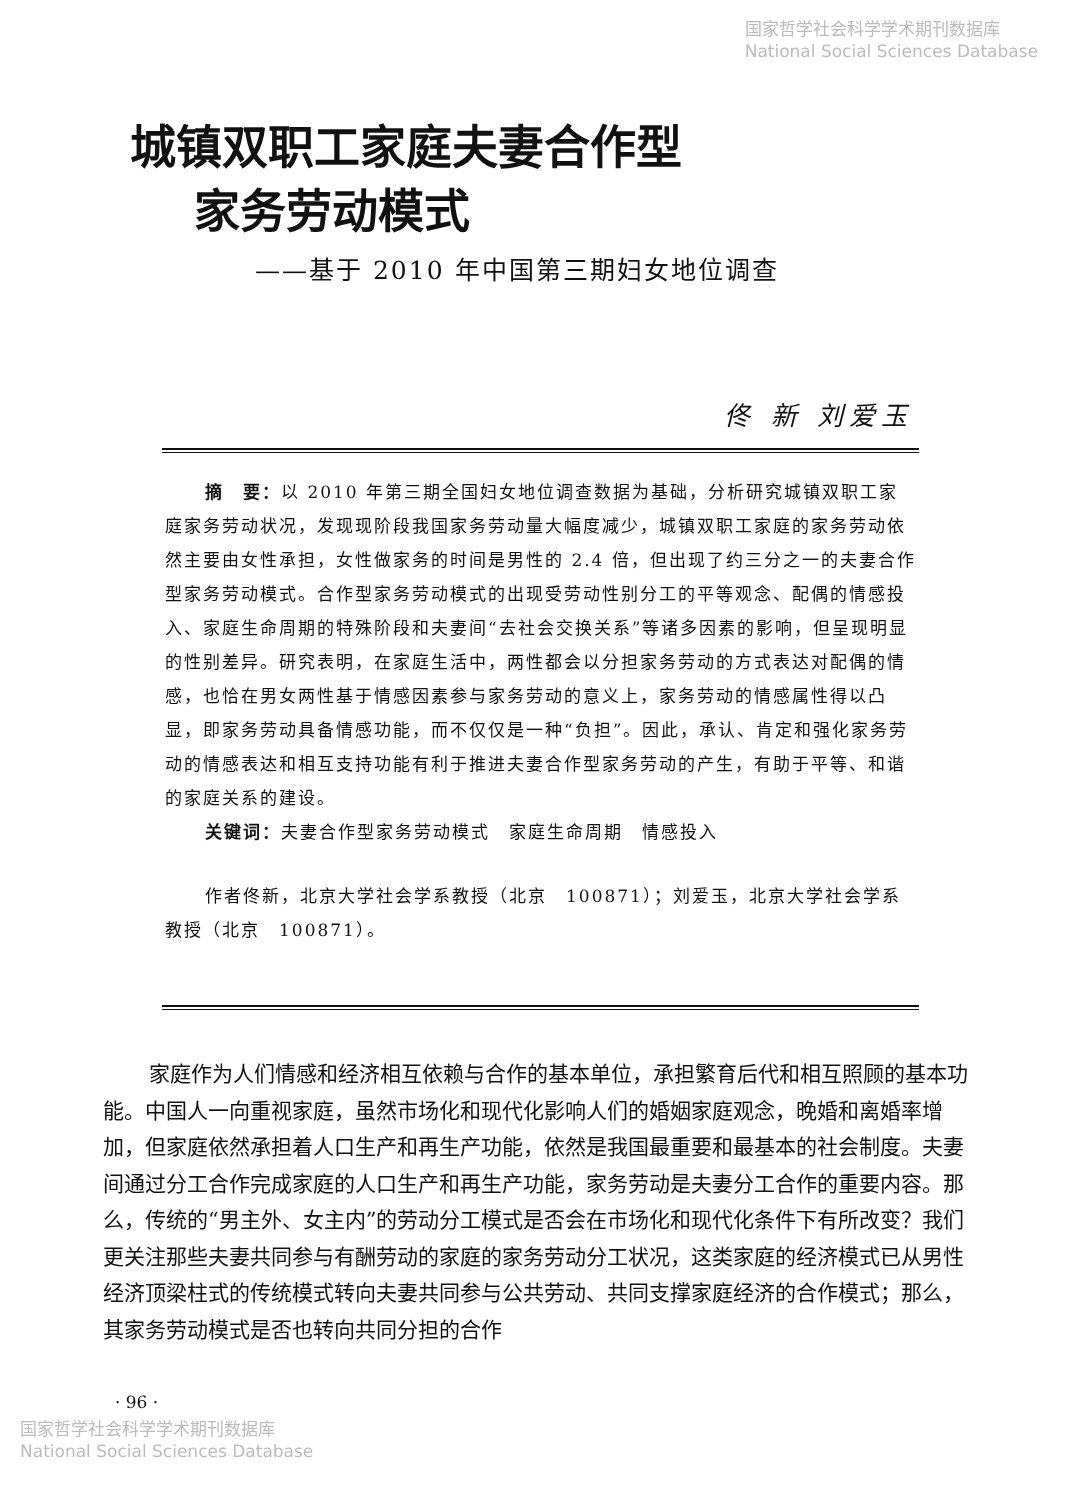国家哲学社会科学学术期刊数据库
National Social Sciences Database
城镇双职工家庭夫妻合作型
家务劳动模式
——基于 2010 年中国第三期妇女地位调查
佟 新 刘爱玉
摘　要：以 2010 年第三期全国妇女地位调查数据为基础，分析研究城镇双职工家庭家务劳动状况，发现现阶段我国家务劳动量大幅度减少，城镇双职工家庭的家务劳动依然主要由女性承担，女性做家务的时间是男性的 2.4 倍，但出现了约三分之一的夫妻合作型家务劳动模式。合作型家务劳动模式的出现受劳动性别分工的平等观念、配偶的情感投入、家庭生命周期的特殊阶段和夫妻间“去社会交换关系”等诸多因素的影响，但呈现明显的性别差异。研究表明，在家庭生活中，两性都会以分担家务劳动的方式表达对配偶的情感，也恰在男女两性基于情感因素参与家务劳动的意义上，家务劳动的情感属性得以凸显，即家务劳动具备情感功能，而不仅仅是一种“负担”。因此，承认、肯定和强化家务劳动的情感表达和相互支持功能有利于推进夫妻合作型家务劳动的产生，有助于平等、和谐的家庭关系的建设。
关键词：夫妻合作型家务劳动模式　家庭生命周期　情感投入
作者佟新，北京大学社会学系教授（北京　100871）；刘爱玉，北京大学社会学系教授（北京　100871）。
家庭作为人们情感和经济相互依赖与合作的基本单位，承担繁育后代和相互照顾的基本功能。中国人一向重视家庭，虽然市场化和现代化影响人们的婚姻家庭观念，晚婚和离婚率增加，但家庭依然承担着人口生产和再生产功能，依然是我国最重要和最基本的社会制度。夫妻间通过分工合作完成家庭的人口生产和再生产功能，家务劳动是夫妻分工合作的重要内容。那么，传统的“男主外、女主内”的劳动分工模式是否会在市场化和现代化条件下有所改变？我们更关注那些夫妻共同参与有酬劳动的家庭的家务劳动分工状况，这类家庭的经济模式已从男性经济顶梁柱式的传统模式转向夫妻共同参与公共劳动、共同支撑家庭经济的合作模式；那么，其家务劳动模式是否也转向共同分担的合作
· 96 ·
国家哲学社会科学学术期刊数据库
National Social Sciences Database